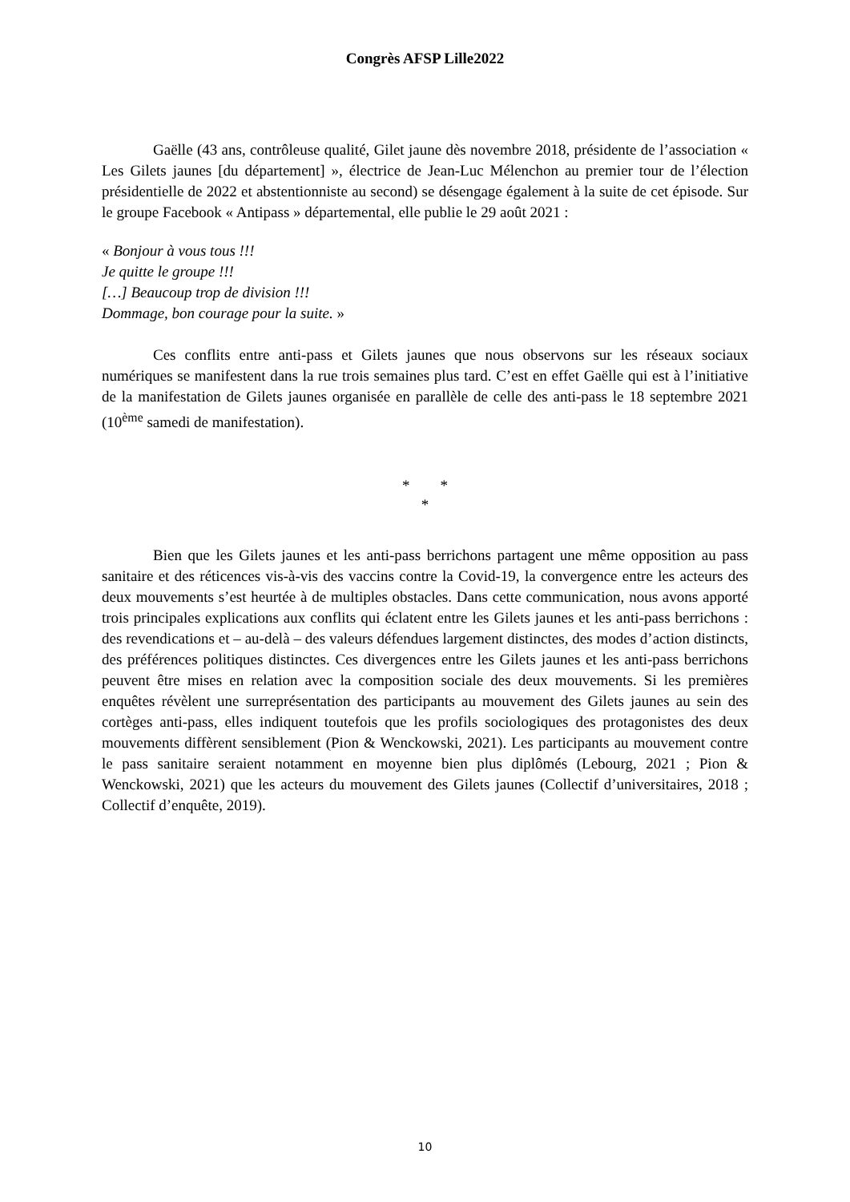Congrès AFSP Lille2022
Gaëlle (43 ans, contrôleuse qualité, Gilet jaune dès novembre 2018, présidente de l’association « Les Gilets jaunes [du département] », électrice de Jean-Luc Mélenchon au premier tour de l’élection présidentielle de 2022 et abstentionniste au second) se désengage également à la suite de cet épisode. Sur le groupe Facebook « Antipass » départemental, elle publie le 29 août 2021 :
« Bonjour à vous tous !!!
Je quitte le groupe !!!
[…] Beaucoup trop de division !!!
Dommage, bon courage pour la suite. »
Ces conflits entre anti-pass et Gilets jaunes que nous observons sur les réseaux sociaux numériques se manifestent dans la rue trois semaines plus tard. C’est en effet Gaëlle qui est à l’initiative de la manifestation de Gilets jaunes organisée en parallèle de celle des anti-pass le 18 septembre 2021 (10<sup>ème</sup> samedi de manifestation).
* *
*
Bien que les Gilets jaunes et les anti-pass berrichons partagent une même opposition au pass sanitaire et des réticences vis-à-vis des vaccins contre la Covid-19, la convergence entre les acteurs des deux mouvements s’est heurtée à de multiples obstacles. Dans cette communication, nous avons apporté trois principales explications aux conflits qui éclatent entre les Gilets jaunes et les anti-pass berrichons : des revendications et – au-delà – des valeurs défendues largement distinctes, des modes d’action distincts, des préférences politiques distinctes. Ces divergences entre les Gilets jaunes et les anti-pass berrichons peuvent être mises en relation avec la composition sociale des deux mouvements. Si les premières enquêtes révèlent une surreprésentation des participants au mouvement des Gilets jaunes au sein des cortèges anti-pass, elles indiquent toutefois que les profils sociologiques des protagonistes des deux mouvements diffèrent sensiblement (Pion & Wenckowski, 2021). Les participants au mouvement contre le pass sanitaire seraient notamment en moyenne bien plus diplômés (Lebourg, 2021 ; Pion & Wenckowski, 2021) que les acteurs du mouvement des Gilets jaunes (Collectif d’universitaires, 2018 ; Collectif d’enquête, 2019).
10